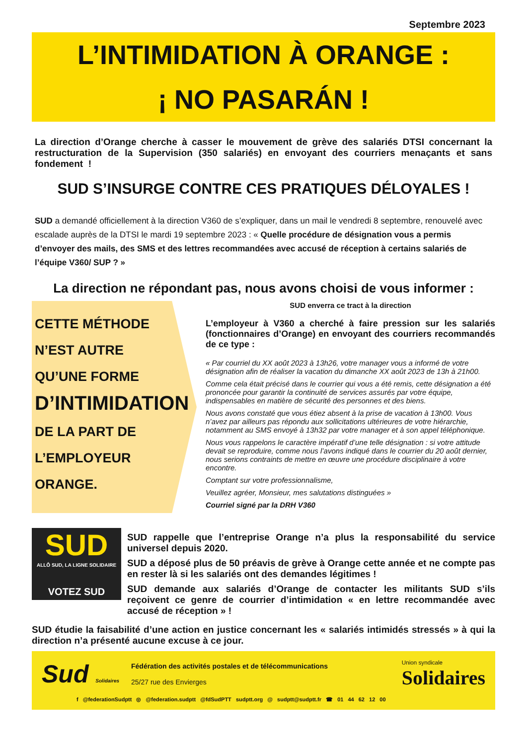Septembre 2023
L’INTIMIDATION À ORANGE :
¡ NO PASARÁN !
La direction d’Orange cherche à casser le mouvement de grève des salariés DTSI concernant la restructuration de la Supervision (350 salariés) en envoyant des courriers menaçants et sans fondement !
SUD S’INSURGE CONTRE CES PRATIQUES DÉLOYALES !
SUD a demandé officiellement à la direction V360 de s’expliquer, dans un mail le vendredi 8 septembre, renouvelé avec escalade auprès de la DTSI le mardi 19 septembre 2023 : « Quelle procédure de désignation vous a permis d’envoyer des mails, des SMS et des lettres recommandées avec accusé de réception à certains salariés de l’équipe V360/ SUP ? »
La direction ne répondant pas, nous avons choisi de vous informer :
CETTE MÉTHODE
N’EST AUTRE
QU’UNE FORME
D’INTIMIDATION
DE LA PART DE
L’EMPLOYEUR
ORANGE.
SUD enverra ce tract à la direction
L’employeur à V360 a cherché à faire pression sur les salariés (fonctionnaires d’Orange) en envoyant des courriers recommandés de ce type :
« Par courriel du XX août 2023 à 13h26, votre manager vous a informé de votre désignation afin de réaliser la vacation du dimanche XX août 2023 de 13h à 21h00.
Comme cela était précisé dans le courrier qui vous a été remis, cette désignation a été prononcée pour garantir la continuité de services assurés par votre équipe, indispensables en matière de sécurité des personnes et des biens.
Nous avons constaté que vous étiez absent à la prise de vacation à 13h00. Vous n’avez par ailleurs pas répondu aux sollicitations ultérieures de votre hiérarchie, notamment au SMS envoyé à 13h32 par votre manager et à son appel téléphonique.
Nous vous rappelons le caractère impératif d’une telle désignation : si votre attitude devait se reproduire, comme nous l’avons indiqué dans le courrier du 20 août dernier, nous serions contraints de mettre en œuvre une procédure disciplinaire à votre encontre.
Comptant sur votre professionnalisme,
Veuillez agréer, Monsieur, mes salutations distinguées »
Courriel signé par la DRH V360
SUD
ALLÔ SUD, LA LIGNE SOLIDAIRE
VOTEZ SUD
SUD rappelle que l’entreprise Orange n’a plus la responsabilité du service universel depuis 2020.
SUD a déposé plus de 50 préavis de grève à Orange cette année et ne compte pas en rester là si les salariés ont des demandes légitimes !
SUD demande aux salariés d’Orange de contacter les militants SUD s’ils reçoivent ce genre de courrier d’intimidation « en lettre recommandée avec accusé de réception » !
SUD étudie la faisabilité d’une action en justice concernant les « salariés intimidés stressés » à qui la direction n’a présenté aucune excuse à ce jour.
Sud Solidaires
Fédération des activités postales et de télécommunications
25/27 rue des Envierges
Union syndicale
Solidaires
f @federationSudptt ◎ @federation.sudptt @fdSudPTT sudptt.org @ sudptt@sudptt.fr ☎ 01 44 62 12 00